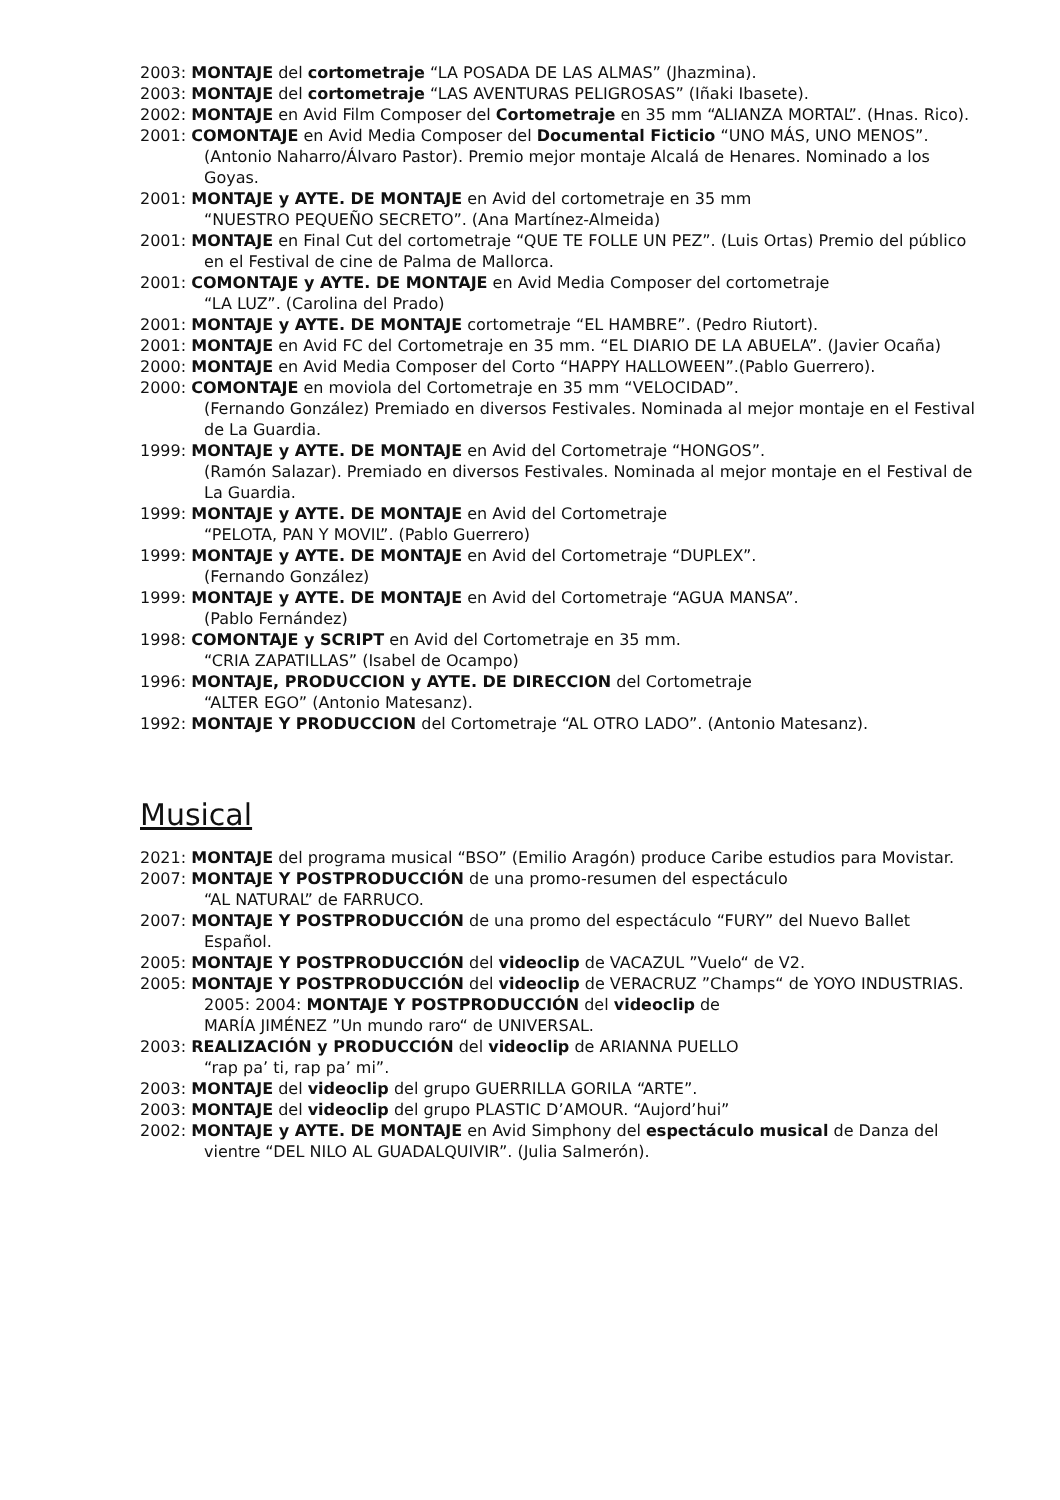2003: MONTAJE del cortometraje “LA POSADA DE LAS ALMAS” (Jhazmina).
2003: MONTAJE del cortometraje “LAS AVENTURAS PELIGROSAS” (Iñaki Ibasete).
2002: MONTAJE en Avid Film Composer del Cortometraje en 35 mm “ALIANZA MORTAL”. (Hnas. Rico).
2001: COMONTAJE en Avid Media Composer del Documental Ficticio “UNO MÁS, UNO MENOS”. (Antonio Naharro/Álvaro Pastor). Premio mejor montaje Alcalá de Henares. Nominado a los Goyas.
2001: MONTAJE y AYTE. DE MONTAJE en Avid del cortometraje en 35 mm
“NUESTRO PEQUEÑO SECRETO”. (Ana Martínez-Almeida)
2001: MONTAJE en Final Cut del cortometraje “QUE TE FOLLE UN PEZ”. (Luis Ortas) Premio del público en el Festival de cine de Palma de Mallorca.
2001: COMONTAJE y AYTE. DE MONTAJE en Avid Media Composer del cortometraje
“LA LUZ”. (Carolina del Prado)
2001: MONTAJE y AYTE. DE MONTAJE cortometraje “EL HAMBRE”. (Pedro Riutort).
2001: MONTAJE en Avid FC del Cortometraje en 35 mm. “EL DIARIO DE LA ABUELA”. (Javier Ocaña)
2000: MONTAJE en Avid Media Composer del Corto “HAPPY HALLOWEEN”.(Pablo Guerrero).
2000: COMONTAJE en moviola del Cortometraje en 35 mm “VELOCIDAD”.
(Fernando González) Premiado en diversos Festivales. Nominada al mejor montaje en el Festival de La Guardia.
1999: MONTAJE y AYTE. DE MONTAJE en Avid del Cortometraje “HONGOS”.
(Ramón Salazar). Premiado en diversos Festivales. Nominada al mejor montaje en el Festival de La Guardia.
1999: MONTAJE y AYTE. DE MONTAJE en Avid del Cortometraje
“PELOTA, PAN Y MOVIL”. (Pablo Guerrero)
1999: MONTAJE y AYTE. DE MONTAJE en Avid del Cortometraje “DUPLEX”.
(Fernando González)
1999: MONTAJE y AYTE. DE MONTAJE en Avid del Cortometraje “AGUA MANSA”.
(Pablo Fernández)
1998: COMONTAJE y SCRIPT en Avid del Cortometraje en 35 mm.
“CRIA ZAPATILLAS” (Isabel de Ocampo)
1996: MONTAJE, PRODUCCION y AYTE. DE DIRECCION del Cortometraje
“ALTER EGO” (Antonio Matesanz).
1992: MONTAJE Y PRODUCCION del Cortometraje “AL OTRO LADO”. (Antonio Matesanz).
Musical
2021: MONTAJE del programa musical “BSO” (Emilio Aragón) produce Caribe estudios para Movistar.
2007: MONTAJE Y POSTPRODUCCIÓN de una promo-resumen del espectáculo
“AL NATURAL” de FARRUCO.
2007: MONTAJE Y POSTPRODUCCIÓN de una promo del espectáculo “FURY” del Nuevo Ballet Español.
2005: MONTAJE Y POSTPRODUCCIÓN del videoclip de VACAZUL ”Vuelo“ de V2.
2005: MONTAJE Y POSTPRODUCCIÓN del videoclip de VERACRUZ ”Champs“ de YOYO INDUSTRIAS. 2005: 2004: MONTAJE Y POSTPRODUCCIÓN del videoclip de
MARÍA JIMÉNEZ ”Un mundo raro“ de UNIVERSAL.
2003: REALIZACIÓN y PRODUCCIÓN del videoclip de ARIANNA PUELLO
“rap pa’ ti, rap pa’ mi”.
2003: MONTAJE del videoclip del grupo GUERRILLA GORILA “ARTE”.
2003: MONTAJE del videoclip del grupo PLASTIC D’AMOUR. “Aujord’hui”
2002: MONTAJE y AYTE. DE MONTAJE en Avid Simphony del espectáculo musical de Danza del vientre “DEL NILO AL GUADALQUIVIR”. (Julia Salmerón).